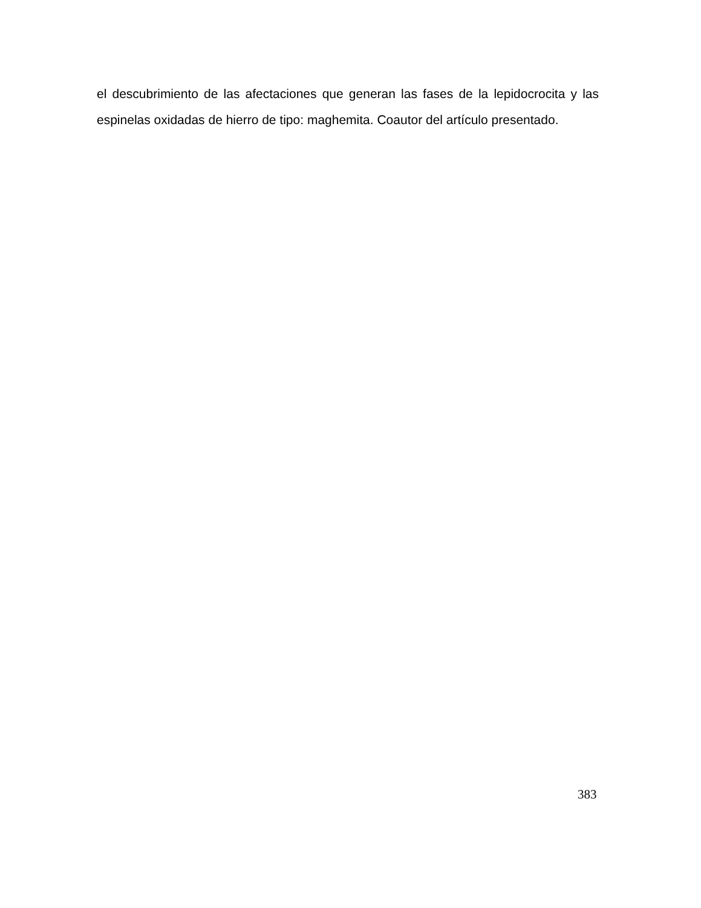el descubrimiento de las afectaciones que generan las fases de la lepidocrocita y las espinelas oxidadas de hierro de tipo: maghemita. Coautor del artículo presentado.
383